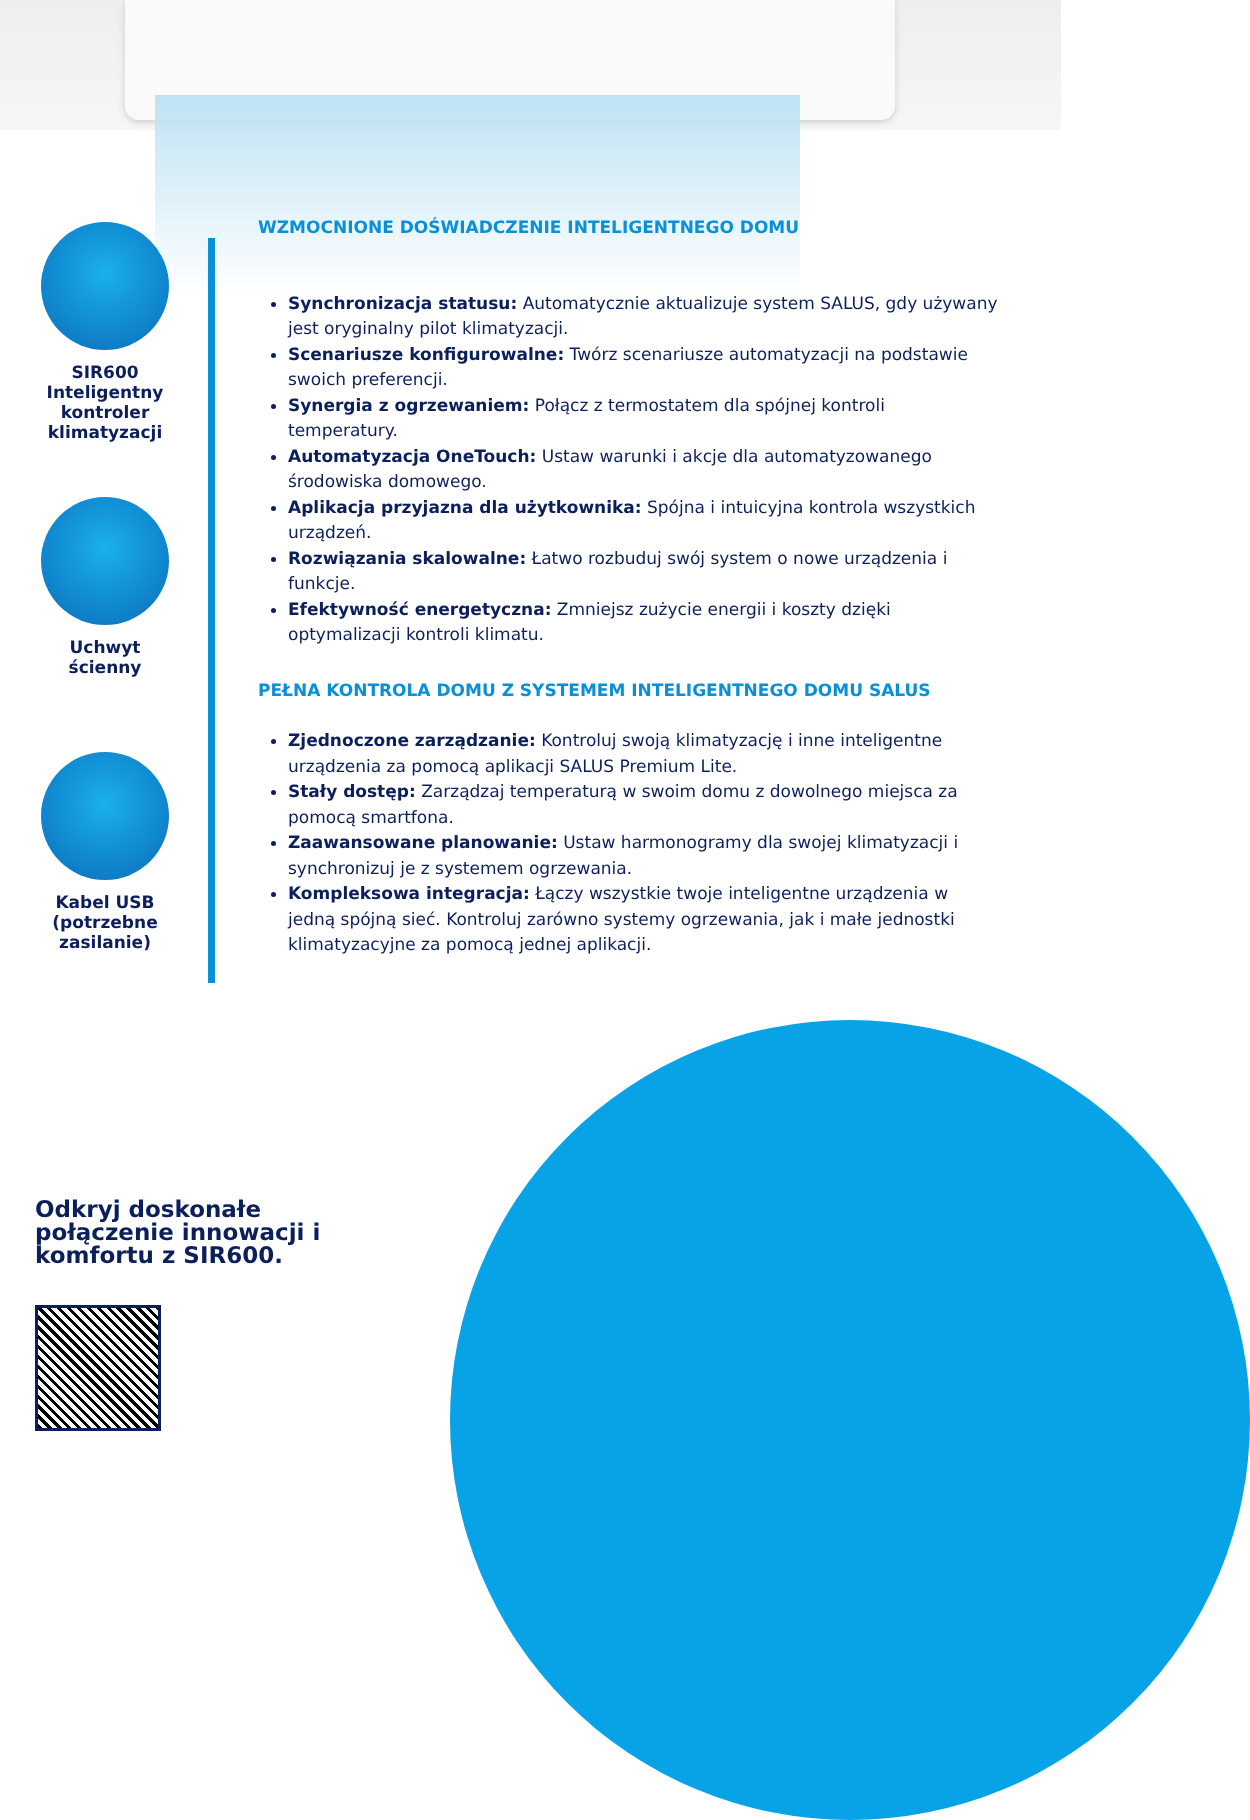SIR600
Inteligentny
kontroler
klimatyzacji
Uchwyt
ścienny
Kabel USB
(potrzebne
zasilanie)
WZMOCNIONE DOŚWIADCZENIE INTELIGENTNEGO DOMU
Synchronizacja statusu: Automatycznie aktualizuje system SALUS, gdy używany jest oryginalny pilot klimatyzacji.
Scenariusze konfigurowalne: Twórz scenariusze automatyzacji na podstawie swoich preferencji.
Synergia z ogrzewaniem: Połącz z termostatem dla spójnej kontroli temperatury.
Automatyzacja OneTouch: Ustaw warunki i akcje dla automatyzowanego środowiska domowego.
Aplikacja przyjazna dla użytkownika: Spójna i intuicyjna kontrola wszystkich urządzeń.
Rozwiązania skalowalne: Łatwo rozbuduj swój system o nowe urządzenia i funkcje.
Efektywność energetyczna: Zmniejsz zużycie energii i koszty dzięki optymalizacji kontroli klimatu.
PEŁNA KONTROLA DOMU Z SYSTEMEM INTELIGENTNEGO DOMU SALUS
Zjednoczone zarządzanie: Kontroluj swoją klimatyzację i inne inteligentne urządzenia za pomocą aplikacji SALUS Premium Lite.
Stały dostęp: Zarządzaj temperaturą w swoim domu z dowolnego miejsca za pomocą smartfona.
Zaawansowane planowanie: Ustaw harmonogramy dla swojej klimatyzacji i synchronizuj je z systemem ogrzewania.
Kompleksowa integracja: Łączy wszystkie twoje inteligentne urządzenia w jedną spójną sieć. Kontroluj zarówno systemy ogrzewania, jak i małe jednostki klimatyzacyjne za pomocą jednej aplikacji.
Odkryj doskonałe połączenie innowacji i komfortu z SIR600.